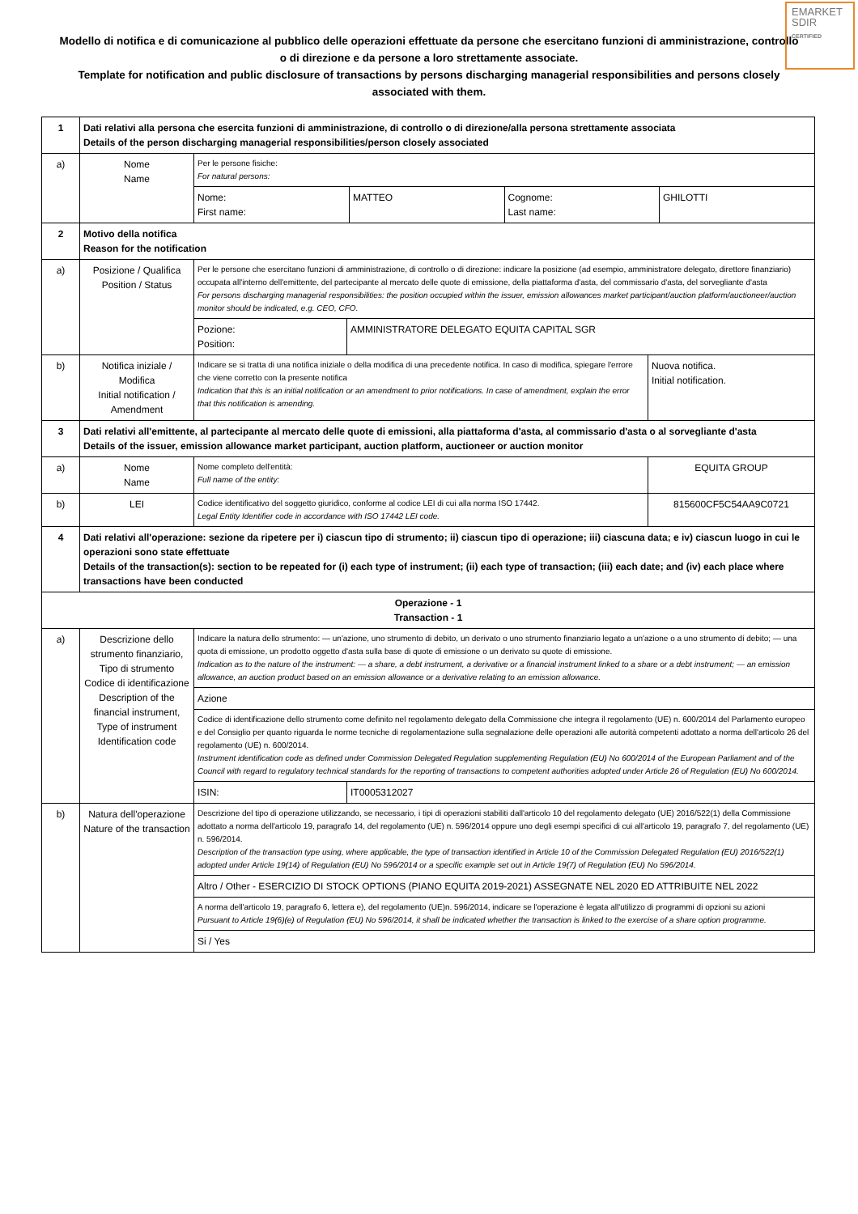EMARKET
SDIR
CERTIFIED
Modello di notifica e di comunicazione al pubblico delle operazioni effettuate da persone che esercitano funzioni di amministrazione, controllo o di direzione e da persone a loro strettamente associate.
Template for notification and public disclosure of transactions by persons discharging managerial responsibilities and persons closely associated with them.
| 1 | Dati relativi alla persona che esercita funzioni di amministrazione, di controllo o di direzione/alla persona strettamente associata Details of the person discharging managerial responsibilities/person closely associated | | | |
| a) | Nome Name | Per le persone fisiche: For natural persons: | | |
| | | / Nome: First name: / MATTEO / Cognome: Last name: / GHILOTTI / | | |
| 2 | Motivo della notifica Reason for the notification | | | |
| a) | Posizione / Qualifica Position / Status | Per le persone che esercitano funzioni di amministrazione, di controllo o di direzione: indicare la posizione (ad esempio, amministratore delegato, direttore finanziario) occupata all'interno dell'emittente, del partecipante al mercato delle quote di emissione, della piattaforma d'asta, del commissario d'asta, del sorvegliante d'asta For persons discharging managerial responsibilities: the position occupied within the issuer, emission allowances market participant/auction platform/auctioneer/auction monitor should be indicated, e.g. CEO, CFO. | | |
| | | Pozione: Position: | AMMINISTRATORE DELEGATO EQUITA CAPITAL SGR | |
| b) | Notifica iniziale / Modifica Initial notification / Amendment | Indicare se si tratta di una notifica iniziale o della modifica di una precedente notifica. In caso di modifica, spiegare l'errore che viene corretto con la presente notifica Indication that this is an initial notification or an amendment to prior notifications. In case of amendment, explain the error that this notification is amending. | | Nuova notifica. Initial notification. |
| 3 | Dati relativi all'emittente, al partecipante al mercato delle quote di emissioni, alla piattaforma d'asta, al commissario d'asta o al sorvegliante d'asta Details of the issuer, emission allowance market participant, auction platform, auctioneer or auction monitor | | | |
| a) | Nome Name | Nome completo dell'entità: Full name of the entity: | | EQUITA GROUP |
| b) | LEI | Codice identificativo del soggetto giuridico, conforme al codice LEI di cui alla norma ISO 17442. Legal Entity Identifier code in accordance with ISO 17442 LEI code. | | 815600CF5C54AA9C0721 |
| 4 | Dati relativi all'operazione: sezione da ripetere per i) ciascun tipo di strumento; ii) ciascun tipo di operazione; iii) ciascuna data; e iv) ciascun luogo in cui le operazioni sono state effettuate Details of the transaction(s): section to be repeated for (i) each type of instrument; (ii) each type of transaction; (iii) each date; and (iv) each place where transactions have been conducted | | | |
| Operazione - 1 Transaction - 1 | | | | |
| a) | Descrizione dello strumento finanziario, Tipo di strumento Codice di identificazione Description of the financial instrument, Type of instrument Identification code | Indicare la natura dello strumento: — un'azione, uno strumento di debito, un derivato o uno strumento finanziario legato a un'azione o a uno strumento di debito; — una quota di emissione, un prodotto oggetto d'asta sulla base di quote di emissione o un derivato su quote di emissione. Indication as to the nature of the instrument: — a share, a debt instrument, a derivative or a financial instrument linked to a share or a debt instrument; — an emission allowance, an auction product based on an emission allowance or a derivative relating to an emission allowance. | | |
| | | Azione | | |
| | | Codice di identificazione dello strumento come definito nel regolamento delegato della Commissione che integra il regolamento (UE) n. 600/2014 del Parlamento europeo e del Consiglio per quanto riguarda le norme tecniche di regolamentazione sulla segnalazione delle operazioni alle autorità competenti adottato a norma dell'articolo 26 del regolamento (UE) n. 600/2014. Instrument identification code as defined under Commission Delegated Regulation supplementing Regulation (EU) No 600/2014 of the European Parliament and of the Council with regard to regulatory technical standards for the reporting of transactions to competent authorities adopted under Article 26 of Regulation (EU) No 600/2014. | | |
| | | ISIN: | IT0005312027 | |
| b) | Natura dell'operazione Nature of the transaction | Descrizione del tipo di operazione utilizzando, se necessario, i tipi di operazioni stabiliti dall'articolo 10 del regolamento delegato (UE) 2016/522(1) della Commissione adottato a norma dell'articolo 19, paragrafo 14, del regolamento (UE) n. 596/2014 oppure uno degli esempi specifici di cui all'articolo 19, paragrafo 7, del regolamento (UE) n. 596/2014. Description of the transaction type using, where applicable, the type of transaction identified in Article 10 of the Commission Delegated Regulation (EU) 2016/522(1) adopted under Article 19(14) of Regulation (EU) No 596/2014 or a specific example set out in Article 19(7) of Regulation (EU) No 596/2014. | | |
| | | Altro / Other - ESERCIZIO DI STOCK OPTIONS (PIANO EQUITA 2019-2021) ASSEGNATE NEL 2020 ED ATTRIBUITE NEL 2022 | | |
| | | A norma dell'articolo 19, paragrafo 6, lettera e), del regolamento (UE)n. 596/2014, indicare se l'operazione è legata all'utilizzo di programmi di opzioni su azioni Pursuant to Article 19(6)(e) of Regulation (EU) No 596/2014, it shall be indicated whether the transaction is linked to the exercise of a share option programme. | | |
| | | Si / Yes | | |